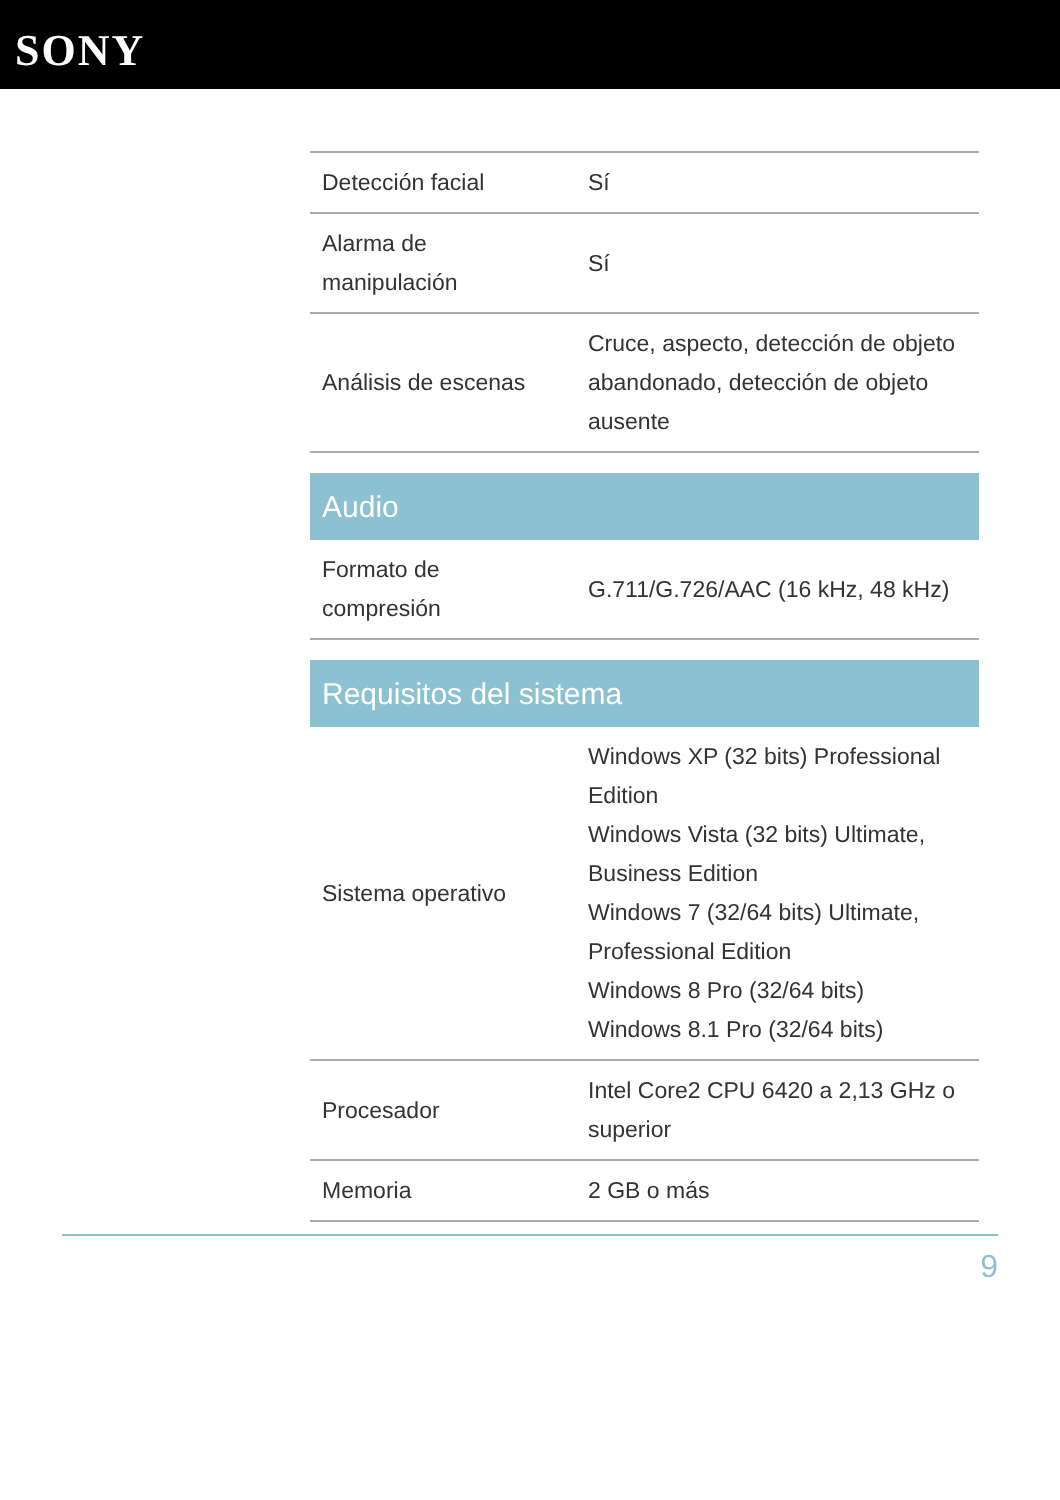SONY
| Detección facial | Sí |
| Alarma de manipulación | Sí |
| Análisis de escenas | Cruce, aspecto, detección de objeto abandonado, detección de objeto ausente |
| Audio | |
| Formato de compresión | G.711/G.726/AAC (16 kHz, 48 kHz) |
| Requisitos del sistema | |
| Sistema operativo | Windows XP (32 bits) Professional Edition Windows Vista (32 bits) Ultimate, Business Edition Windows 7 (32/64 bits) Ultimate, Professional Edition Windows 8 Pro (32/64 bits) Windows 8.1 Pro (32/64 bits) |
| Procesador | Intel Core2 CPU 6420 a 2,13 GHz o superior |
| Memoria | 2 GB o más |
9